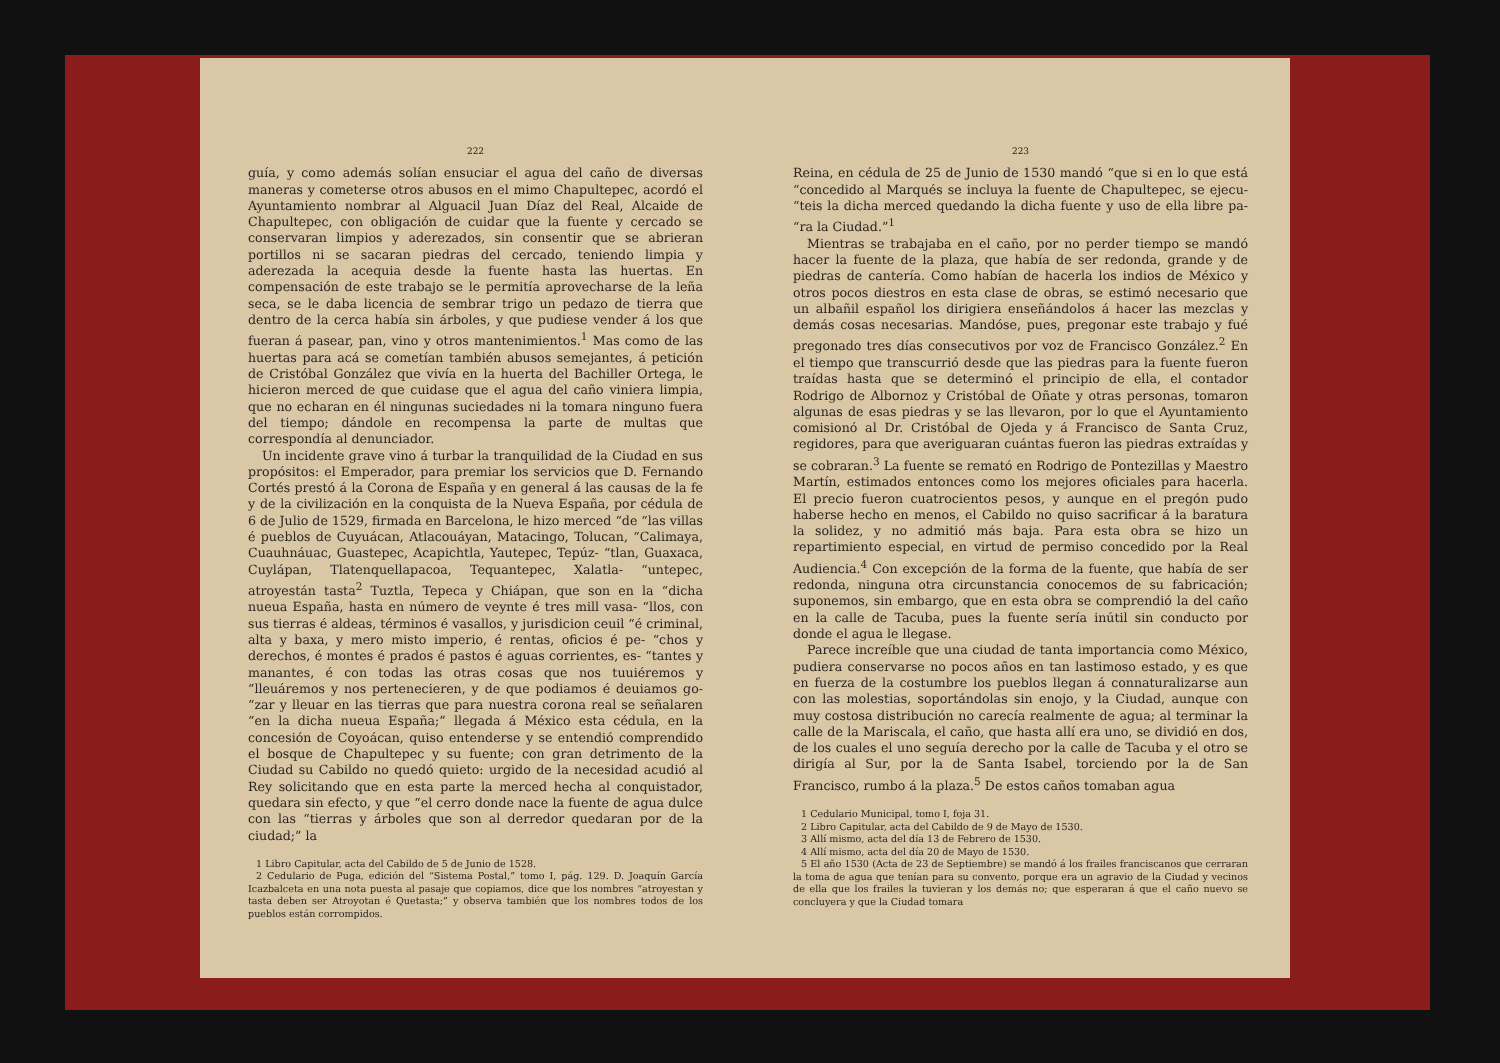222
guía, y como además solían ensuciar el agua del caño de diversas maneras y cometerse otros abusos en el mimo Chapultepec, acordó el Ayuntamiento nombrar al Alguacil Juan Díaz del Real, Alcaide de Chapultepec, con obligación de cuidar que la fuente y cercado se conservaran limpios y aderezados, sin consentir que se abrieran portillos ni se sacaran piedras del cercado, teniendo limpia y aderezada la acequia desde la fuente hasta las huertas. En compensación de este trabajo se le permitía aprovecharse de la leña seca, se le daba licencia de sembrar trigo un pedazo de tierra que dentro de la cerca había sin árboles, y que pudiese vender á los que fueran á pasear, pan, vino y otros mantenimientos.<sup>1</sup> Mas como de las huertas para acá se cometían también abusos semejantes, á petición de Cristóbal González que vivía en la huerta del Bachiller Ortega, le hicieron merced de que cuidase que el agua del caño viniera limpia, que no echaran en él ningunas suciedades ni la tomara ninguno fuera del tiempo; dándole en recompensa la parte de multas que correspondía al denunciador.
Un incidente grave vino á turbar la tranquilidad de la Ciudad en sus propósitos: el Emperador, para premiar los servicios que D. Fernando Cortés prestó á la Corona de España y en general á las causas de la fe y de la civilización en la conquista de la Nueva España, por cédula de 6 de Julio de 1529, firmada en Barcelona, le hizo merced “de “las villas é pueblos de Cuyuácan, Atlacouáyan, Matacingo, Tolucan, “Calimaya, Cuauhnáuac, Guastepec, Acapichtla, Yautepec, Tepúz- “tlan, Guaxaca, Cuylápan, Tlatenquellapacoa, Tequantepec, Xalatla- “untepec, atroyestán tasta<sup>2</sup> Tuztla, Tepeca y Chiápan, que son en la “dicha nueua España, hasta en número de veynte é tres mill vasa- “llos, con sus tierras é aldeas, términos é vasallos, y jurisdicion ceuil “é criminal, alta y baxa, y mero misto imperio, é rentas, oficios é pe- “chos y derechos, é montes é prados é pastos é aguas corrientes, es- “tantes y manantes, é con todas las otras cosas que nos tuuiéremos y “lleuáremos y nos pertenecieren, y de que podiamos é deuiamos go- “zar y lleuar en las tierras que para nuestra corona real se señalaren “en la dicha nueua España;” llegada á México esta cédula, en la concesión de Coyoácan, quiso entenderse y se entendió comprendido el bosque de Chapultepec y su fuente; con gran detrimento de la Ciudad su Cabildo no quedó quieto: urgido de la necesidad acudió al Rey solicitando que en esta parte la merced hecha al conquistador, quedara sin efecto, y que “el cerro donde nace la fuente de agua dulce con las “tierras y árboles que son al derredor quedaran por de la ciudad;” la
1 Libro Capitular, acta del Cabildo de 5 de Junio de 1528.
2 Cedulario de Puga, edición del “Sistema Postal,” tomo I, pág. 129. D. Joaquín García Icazbalceta en una nota puesta al pasaje que copiamos, dice que los nombres “atroyestan y tasta deben ser Atroyotan é Quetasta;” y observa también que los nombres todos de los pueblos están corrompidos.
223
Reina, en cédula de 25 de Junio de 1530 mandó “que si en lo que está “concedido al Marqués se incluya la fuente de Chapultepec, se ejecu- “teis la dicha merced quedando la dicha fuente y uso de ella libre pa- “ra la Ciudad.”<sup>1</sup>
Mientras se trabajaba en el caño, por no perder tiempo se mandó hacer la fuente de la plaza, que había de ser redonda, grande y de piedras de cantería. Como habían de hacerla los indios de México y otros pocos diestros en esta clase de obras, se estimó necesario que un albañil español los dirigiera enseñándolos á hacer las mezclas y demás cosas necesarias. Mandóse, pues, pregonar este trabajo y fué pregonado tres días consecutivos por voz de Francisco González.<sup>2</sup> En el tiempo que transcurrió desde que las piedras para la fuente fueron traídas hasta que se determinó el principio de ella, el contador Rodrigo de Albornoz y Cristóbal de Oñate y otras personas, tomaron algunas de esas piedras y se las llevaron, por lo que el Ayuntamiento comisionó al Dr. Cristóbal de Ojeda y á Francisco de Santa Cruz, regidores, para que averiguaran cuántas fueron las piedras extraídas y se cobraran.<sup>3</sup> La fuente se remató en Rodrigo de Pontezillas y Maestro Martín, estimados entonces como los mejores oficiales para hacerla. El precio fueron cuatrocientos pesos, y aunque en el pregón pudo haberse hecho en menos, el Cabildo no quiso sacrificar á la baratura la solidez, y no admitió más baja. Para esta obra se hizo un repartimiento especial, en virtud de permiso concedido por la Real Audiencia.<sup>4</sup> Con excepción de la forma de la fuente, que había de ser redonda, ninguna otra circunstancia conocemos de su fabricación; suponemos, sin embargo, que en esta obra se comprendió la del caño en la calle de Tacuba, pues la fuente sería inútil sin conducto por donde el agua le llegase.
Parece increíble que una ciudad de tanta importancia como México, pudiera conservarse no pocos años en tan lastimoso estado, y es que en fuerza de la costumbre los pueblos llegan á connaturalizarse aun con las molestias, soportándolas sin enojo, y la Ciudad, aunque con muy costosa distribución no carecía realmente de agua; al terminar la calle de la Mariscala, el caño, que hasta allí era uno, se dividió en dos, de los cuales el uno seguía derecho por la calle de Tacuba y el otro se dirigía al Sur, por la de Santa Isabel, torciendo por la de San Francisco, rumbo á la plaza.<sup>5</sup> De estos caños tomaban agua
1 Cedulario Municipal, tomo I, foja 31.
2 Libro Capitular, acta del Cabildo de 9 de Mayo de 1530.
3 Allí mismo, acta del día 13 de Febrero de 1530.
4 Allí mismo, acta del día 20 de Mayo de 1530.
5 El año 1530 (Acta de 23 de Septiembre) se mandó á los frailes franciscanos que cerraran la toma de agua que tenían para su convento, porque era un agravio de la Ciudad y vecinos de ella que los frailes la tuvieran y los demás no; que esperaran á que el caño nuevo se concluyera y que la Ciudad tomara